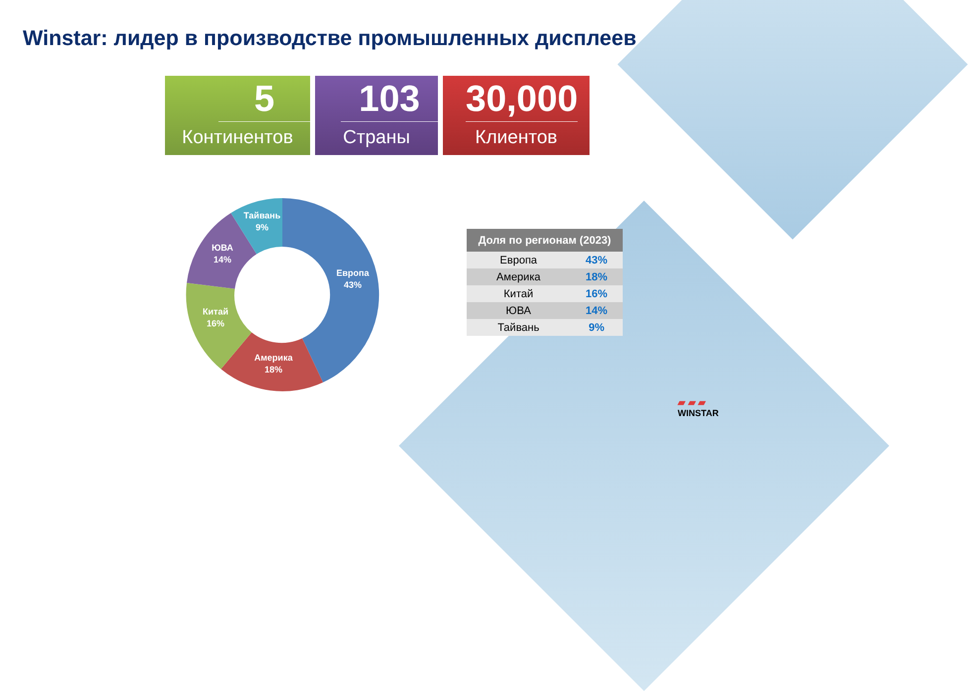Winstar: лидер в производстве промышленных дисплеев
5
Континентов
103
Страны
30,000
Клиентов
Европа
43%
Америка
18%
Китай
16%
ЮВА
14%
Тайвань
9%
| Доля по регионам (2023) | |
| --- | --- |
| Европа | 43% |
| Америка | 18% |
| Китай | 16% |
| ЮВА | 14% |
| Тайвань | 9% |
▰ ▰ ▰
WINSTAR